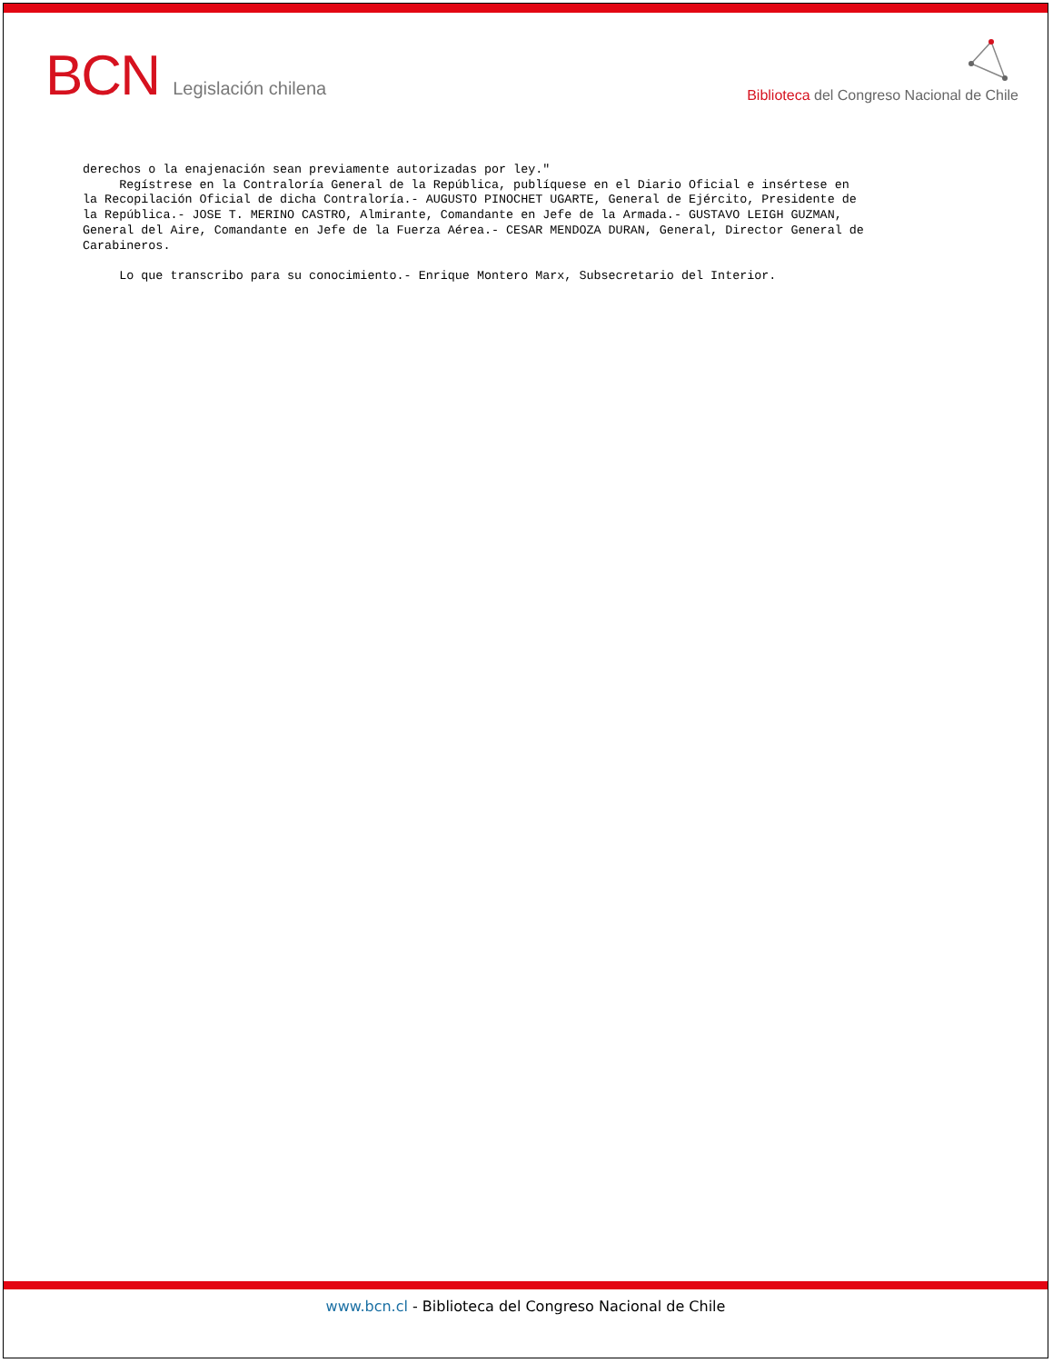BCN Legislación chilena
Biblioteca del Congreso Nacional de Chile
derechos o la enajenación sean previamente autorizadas por ley." Regístrese en la Contraloría General de la República, publíquese en el Diario Oficial e insértese en la Recopilación Oficial de dicha Contraloría.- AUGUSTO PINOCHET UGARTE, General de Ejército, Presidente de la República.- JOSE T. MERINO CASTRO, Almirante, Comandante en Jefe de la Armada.- GUSTAVO LEIGH GUZMAN, General del Aire, Comandante en Jefe de la Fuerza Aérea.- CESAR MENDOZA DURAN, General, Director General de Carabineros. Lo que transcribo para su conocimiento.- Enrique Montero Marx, Subsecretario del Interior.
www.bcn.cl - Biblioteca del Congreso Nacional de Chile